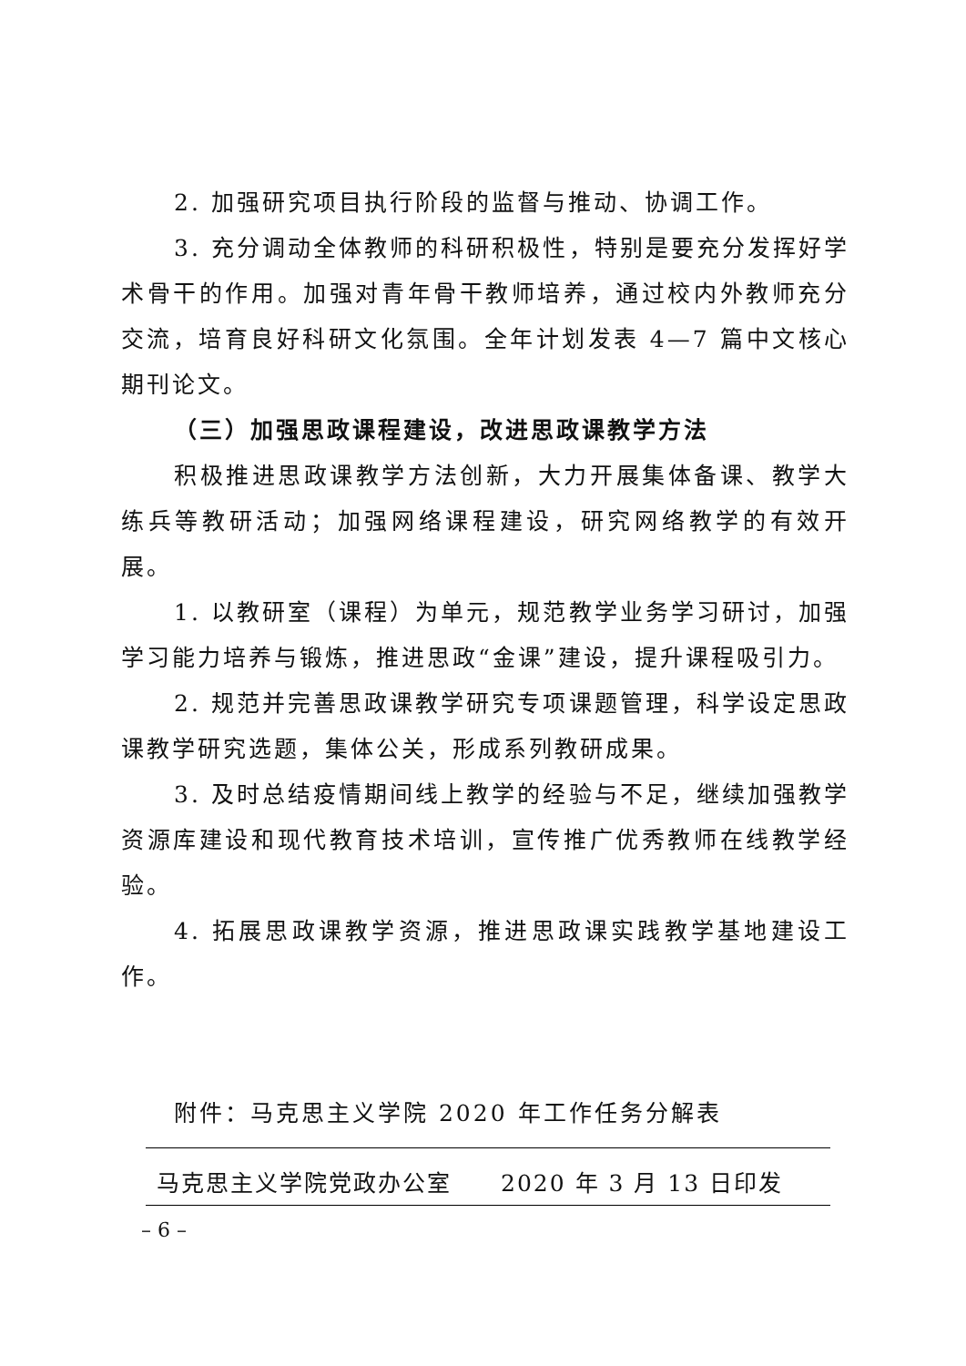2. 加强研究项目执行阶段的监督与推动、协调工作。
3. 充分调动全体教师的科研积极性，特别是要充分发挥好学术骨干的作用。加强对青年骨干教师培养，通过校内外教师充分交流，培育良好科研文化氛围。全年计划发表 4—7 篇中文核心期刊论文。
（三）加强思政课程建设，改进思政课教学方法
积极推进思政课教学方法创新，大力开展集体备课、教学大练兵等教研活动；加强网络课程建设，研究网络教学的有效开展。
1. 以教研室（课程）为单元，规范教学业务学习研讨，加强学习能力培养与锻炼，推进思政“金课”建设，提升课程吸引力。
2. 规范并完善思政课教学研究专项课题管理，科学设定思政课教学研究选题，集体公关，形成系列教研成果。
3. 及时总结疫情期间线上教学的经验与不足，继续加强教学资源库建设和现代教育技术培训，宣传推广优秀教师在线教学经验。
4. 拓展思政课教学资源，推进思政课实践教学基地建设工作。
附件：马克思主义学院 2020 年工作任务分解表
马克思主义学院党政办公室  2020 年 3 月 13 日印发
– 6 –